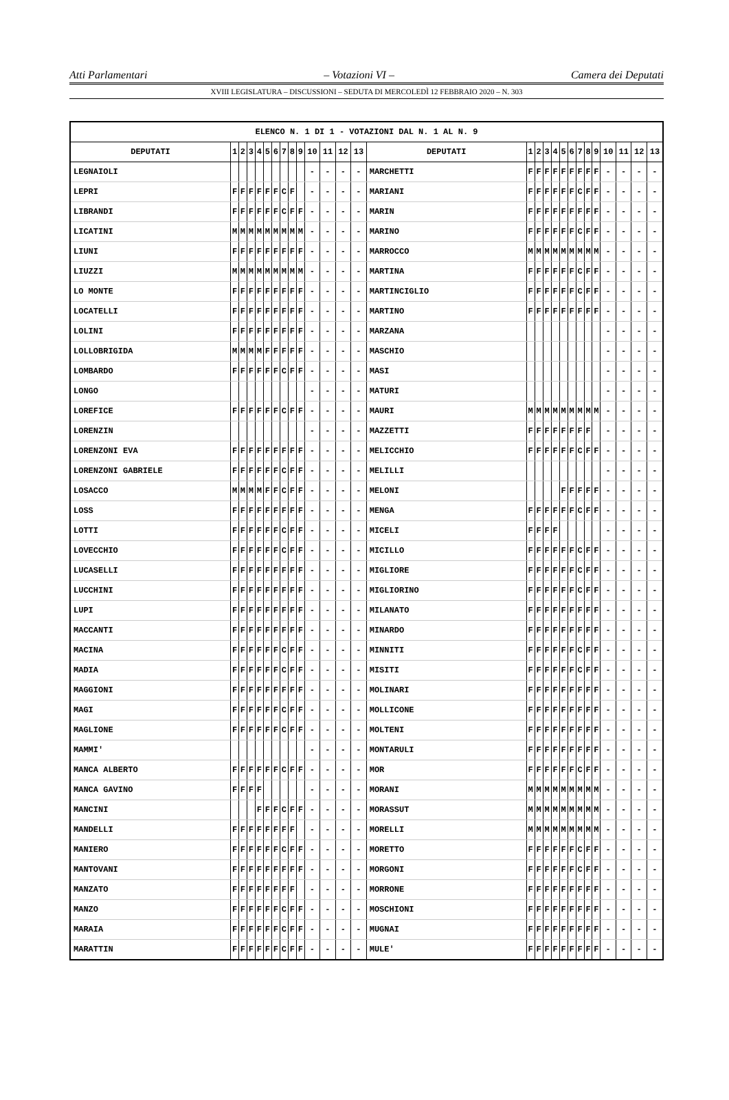Atti Parlamentari – Votazioni VI – Camera dei Deputati
XVIII LEGISLATURA – DISCUSSIONI – SEDUTA DI MERCOLEDÌ 12 FEBBRAIO 2020 – N. 303
| ELENCO N. 1 DI 1 - VOTAZIONI DAL N. 1 AL N. 9 | | | | | | | | | | | | | | | | | | | | | | | | | | | |
| --- | --- | --- | --- | --- | --- | --- | --- | --- | --- | --- | --- | --- | --- | --- | --- | --- | --- | --- | --- | --- | --- | --- | --- | --- | --- | --- | --- |
| DEPUTATI | 1 | 2 | 3 | 4 | 5 | 6 | 7 | 8 | 9 | 10 | 11 | 12 | 13 | DEPUTATI | 1 | 2 | 3 | 4 | 5 | 6 | 7 | 8 | 9 | 10 | 11 | 12 | 13 |
| LEGNAIOLI | | | | | | | | | | - | - | - | - | MARCHETTI | F | F | F | F | F | F | F | F | F | - | - | - | - |
| LEPRI | F | F | F | F | F | F | C | F | | - | - | - | - | MARIANI | F | F | F | F | F | F | C | F | F | - | - | - | - |
| LIBRANDI | F | F | F | F | F | F | C | F | F | - | - | - | - | MARIN | F | F | F | F | F | F | F | F | F | - | - | - | - |
| LICATINI | M | M | M | M | M | M | M | M | M | - | - | - | - | MARINO | F | F | F | F | F | F | C | F | F | - | - | - | - |
| LIUNI | F | F | F | F | F | F | F | F | F | - | - | - | - | MARROCCO | M | M | M | M | M | M | M | M | M | - | - | - | - |
| LIUZZI | M | M | M | M | M | M | M | M | M | - | - | - | - | MARTINA | F | F | F | F | F | F | C | F | F | - | - | - | - |
| LO MONTE | F | F | F | F | F | F | F | F | F | - | - | - | - | MARTINCIGLIO | F | F | F | F | F | F | C | F | F | - | - | - | - |
| LOCATELLI | F | F | F | F | F | F | F | F | F | - | - | - | - | MARTINO | F | F | F | F | F | F | F | F | F | - | - | - | - |
| LOLINI | F | F | F | F | F | F | F | F | F | - | - | - | - | MARZANA | | | | | | | | | | - | - | - | - |
| LOLLOBRIGIDA | M | M | M | M | F | F | F | F | F | - | - | - | - | MASCHIO | | | | | | | | | | - | - | - | - |
| LOMBARDO | F | F | F | F | F | F | C | F | F | - | - | - | - | MASI | | | | | | | | | | - | - | - | - |
| LONGO | | | | | | | | | | - | - | - | - | MATURI | | | | | | | | | | - | - | - | - |
| LOREFICE | F | F | F | F | F | F | C | F | F | - | - | - | - | MAURI | M | M | M | M | M | M | M | M | M | - | - | - | - |
| LORENZIN | | | | | | | | | | - | - | - | - | MAZZETTI | F | F | F | F | F | F | F | F | | - | - | - | - |
| LORENZONI EVA | F | F | F | F | F | F | F | F | F | - | - | - | - | MELICCHIO | F | F | F | F | F | F | C | F | F | - | - | - | - |
| LORENZONI GABRIELE | F | F | F | F | F | F | C | F | F | - | - | - | - | MELILLI | | | | | | | | | | - | - | - | - |
| LOSACCO | M | M | M | M | F | F | C | F | F | - | - | - | - | MELONI | | | | | F | F | F | F | F | - | - | - | - |
| LOSS | F | F | F | F | F | F | F | F | F | - | - | - | - | MENGA | F | F | F | F | F | F | C | F | F | - | - | - | - |
| LOTTI | F | F | F | F | F | F | C | F | F | - | - | - | - | MICELI | F | F | F | F | | | | | | - | - | - | - |
| LOVECCHIO | F | F | F | F | F | F | C | F | F | - | - | - | - | MICILLO | F | F | F | F | F | F | C | F | F | - | - | - | - |
| LUCASELLI | F | F | F | F | F | F | F | F | F | - | - | - | - | MIGLIORE | F | F | F | F | F | F | C | F | F | - | - | - | - |
| LUCCHINI | F | F | F | F | F | F | F | F | F | - | - | - | - | MIGLIORINO | F | F | F | F | F | F | C | F | F | - | - | - | - |
| LUPI | F | F | F | F | F | F | F | F | F | - | - | - | - | MILANATO | F | F | F | F | F | F | F | F | F | - | - | - | - |
| MACCANTI | F | F | F | F | F | F | F | F | F | - | - | - | - | MINARDO | F | F | F | F | F | F | F | F | F | - | - | - | - |
| MACINA | F | F | F | F | F | F | C | F | F | - | - | - | - | MINNITI | F | F | F | F | F | F | C | F | F | - | - | - | - |
| MADIA | F | F | F | F | F | F | C | F | F | - | - | - | - | MISITI | F | F | F | F | F | F | C | F | F | - | - | - | - |
| MAGGIONI | F | F | F | F | F | F | F | F | F | - | - | - | - | MOLINARI | F | F | F | F | F | F | F | F | F | - | - | - | - |
| MAGI | F | F | F | F | F | F | C | F | F | - | - | - | - | MOLLICONE | F | F | F | F | F | F | F | F | F | - | - | - | - |
| MAGLIONE | F | F | F | F | F | F | C | F | F | - | - | - | - | MOLTENI | F | F | F | F | F | F | F | F | F | - | - | - | - |
| MAMMI' | | | | | | | | | | - | - | - | - | MONTARULI | F | F | F | F | F | F | F | F | F | - | - | - | - |
| MANCA ALBERTO | F | F | F | F | F | F | C | F | F | - | - | - | - | MOR | F | F | F | F | F | F | C | F | F | - | - | - | - |
| MANCA GAVINO | F | F | F | F | | | | | | - | - | - | - | MORANI | M | M | M | M | M | M | M | M | M | - | - | - | - |
| MANCINI | | | | F | F | F | C | F | F | - | - | - | - | MORASSUT | M | M | M | M | M | M | M | M | M | - | - | - | - |
| MANDELLI | F | F | F | F | F | F | F | F | | - | - | - | - | MORELLI | M | M | M | M | M | M | M | M | M | - | - | - | - |
| MANIERO | F | F | F | F | F | F | C | F | F | - | - | - | - | MORETTO | F | F | F | F | F | F | C | F | F | - | - | - | - |
| MANTOVANI | F | F | F | F | F | F | F | F | F | - | - | - | - | MORGONI | F | F | F | F | F | F | C | F | F | - | - | - | - |
| MANZATO | F | F | F | F | F | F | F | F | | - | - | - | - | MORRONE | F | F | F | F | F | F | F | F | F | - | - | - | - |
| MANZO | F | F | F | F | F | F | C | F | F | - | - | - | - | MOSCHIONI | F | F | F | F | F | F | F | F | F | - | - | - | - |
| MARAIA | F | F | F | F | F | F | C | F | F | - | - | - | - | MUGNAI | F | F | F | F | F | F | F | F | F | - | - | - | - |
| MARATTIN | F | F | F | F | F | F | C | F | F | - | - | - | - | MULE' | F | F | F | F | F | F | F | F | F | - | - | - | - |